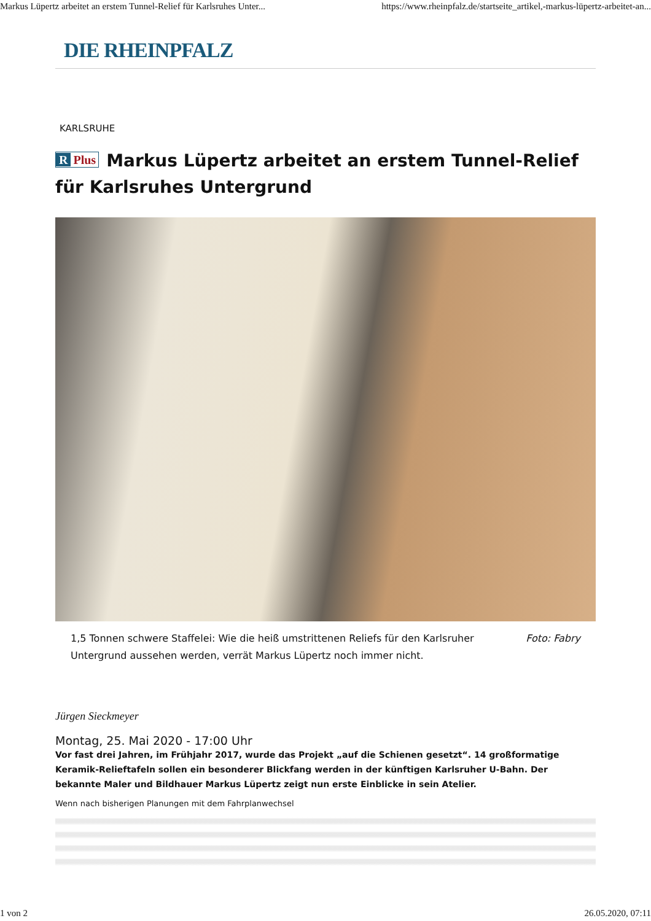Markus Lüpertz arbeitet an erstem Tunnel-Relief für Karlsruhes Unter... https://www.rheinpfalz.de/startseite_artikel,-markus-lüpertz-arbeitet-an...
DIE RHEINPFALZ
KARLSRUHE
R Plus Markus Lüpertz arbeitet an erstem Tunnel-Relief für Karlsruhes Untergrund
1,5 Tonnen schwere Staffelei: Wie die heiß umstrittenen Reliefs für den Karlsruher Untergrund aussehen werden, verrät Markus Lüpertz noch immer nicht. Foto: Fabry
Jürgen Sieckmeyer
Montag, 25. Mai 2020 - 17:00 Uhr
Vor fast drei Jahren, im Frühjahr 2017, wurde das Projekt „auf die Schienen gesetzt“. 14 großformatige Keramik-Relieftafeln sollen ein besonderer Blickfang werden in der künftigen Karlsruher U-Bahn. Der bekannte Maler und Bildhauer Markus Lüpertz zeigt nun erste Einblicke in sein Atelier.
Wenn nach bisherigen Planungen mit dem Fahrplanwechsel
1 von 2 26.05.2020, 07:11